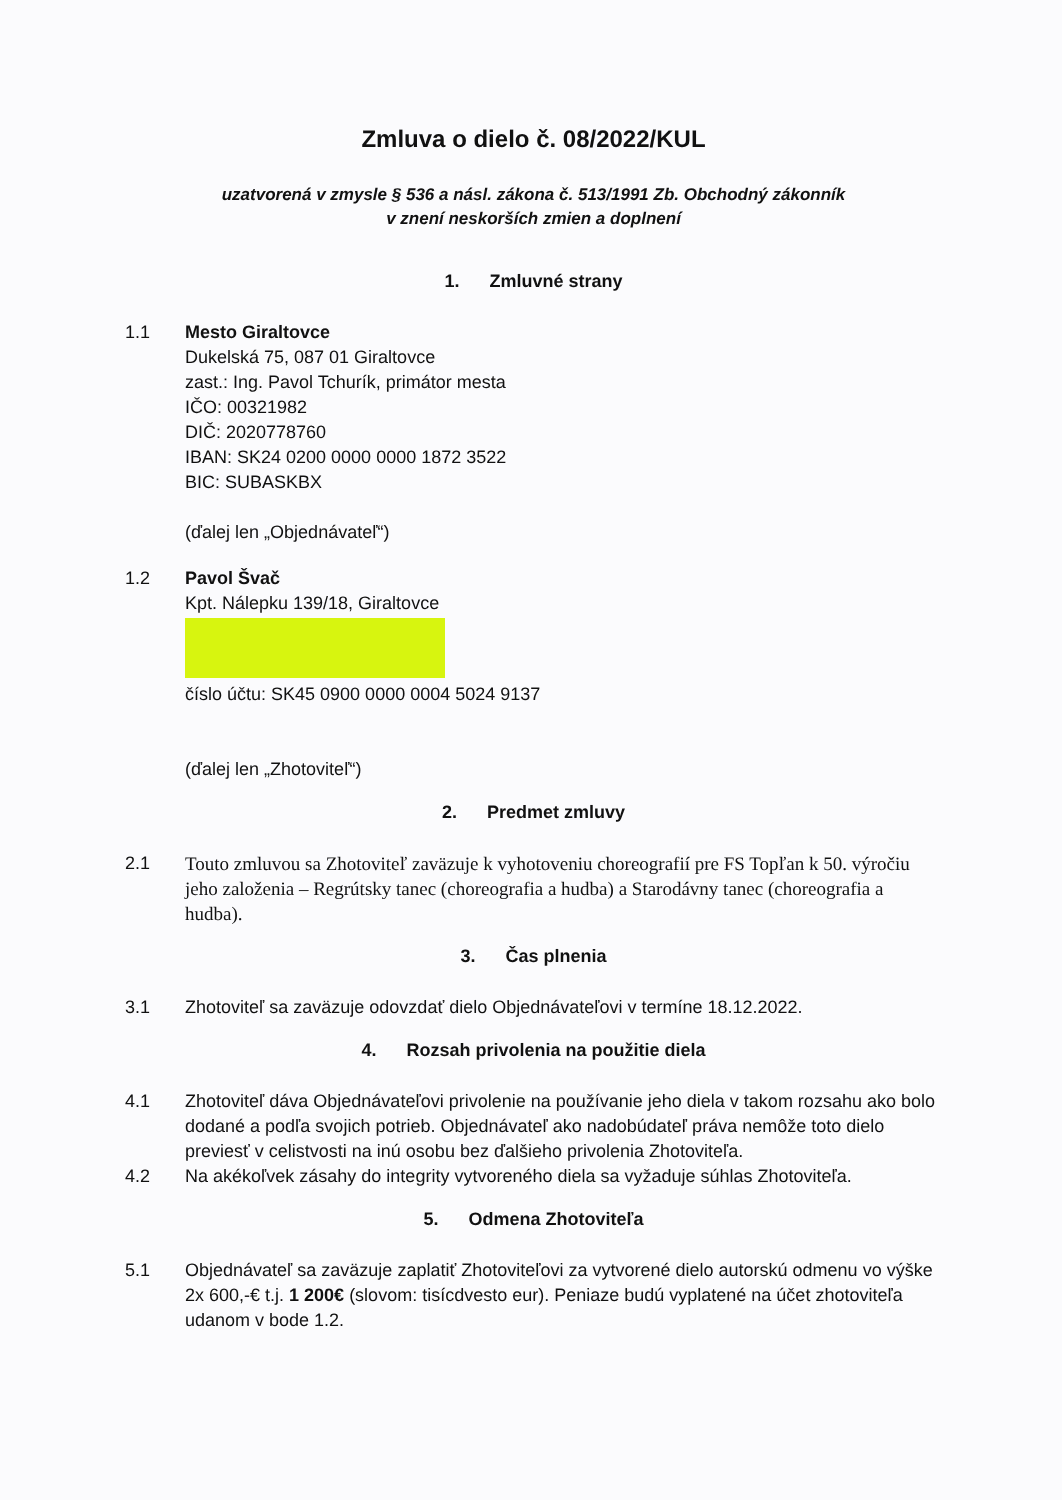Zmluva o dielo č. 08/2022/KUL
uzatvorená v zmysle § 536 a násl. zákona č. 513/1991 Zb. Obchodný zákonník
v znení neskorších zmien a doplnení
1. Zmluvné strany
1.1 Mesto Giraltovce
Dukelská 75, 087 01 Giraltovce
zast.: Ing. Pavol Tchurík, primátor mesta
IČO: 00321982
DIČ: 2020778760
IBAN: SK24 0200 0000 0000 1872 3522
BIC: SUBASKBX
(ďalej len „Objednávateľ“)
1.2 Pavol Švač
Kpt. Nálepku 139/18, Giraltovce
číslo účtu: SK45 0900 0000 0004 5024 9137
(ďalej len „Zhotoviteľ“)
2. Predmet zmluvy
2.1 Touto zmluvou sa Zhotoviteľ zaväzuje k vyhotoveniu choreografií pre FS Topľan k 50. výročiu jeho založenia – Regrútsky tanec (choreografia a hudba) a Starodávny tanec (choreografia a hudba).
3. Čas plnenia
3.1 Zhotoviteľ sa zaväzuje odovzdať dielo Objednávateľovi v termíne 18.12.2022.
4. Rozsah privolenia na použitie diela
4.1 Zhotoviteľ dáva Objednávateľovi privolenie na používanie jeho diela v takom rozsahu ako bolo dodané a podľa svojich potrieb. Objednávateľ ako nadobúdateľ práva nemôže toto dielo previesť v celistvosti na inú osobu bez ďalšieho privolenia Zhotoviteľa.
4.2 Na akékoľvek zásahy do integrity vytvoreného diela sa vyžaduje súhlas Zhotoviteľa.
5. Odmena Zhotoviteľa
5.1 Objednávateľ sa zaväzuje zaplatiť Zhotoviteľovi za vytvorené dielo autorskú odmenu vo výške 2x 600,-€ t.j. 1 200€ (slovom: tisícdvesto eur). Peniaze budú vyplatené na účet zhotoviteľa udanom v bode 1.2.